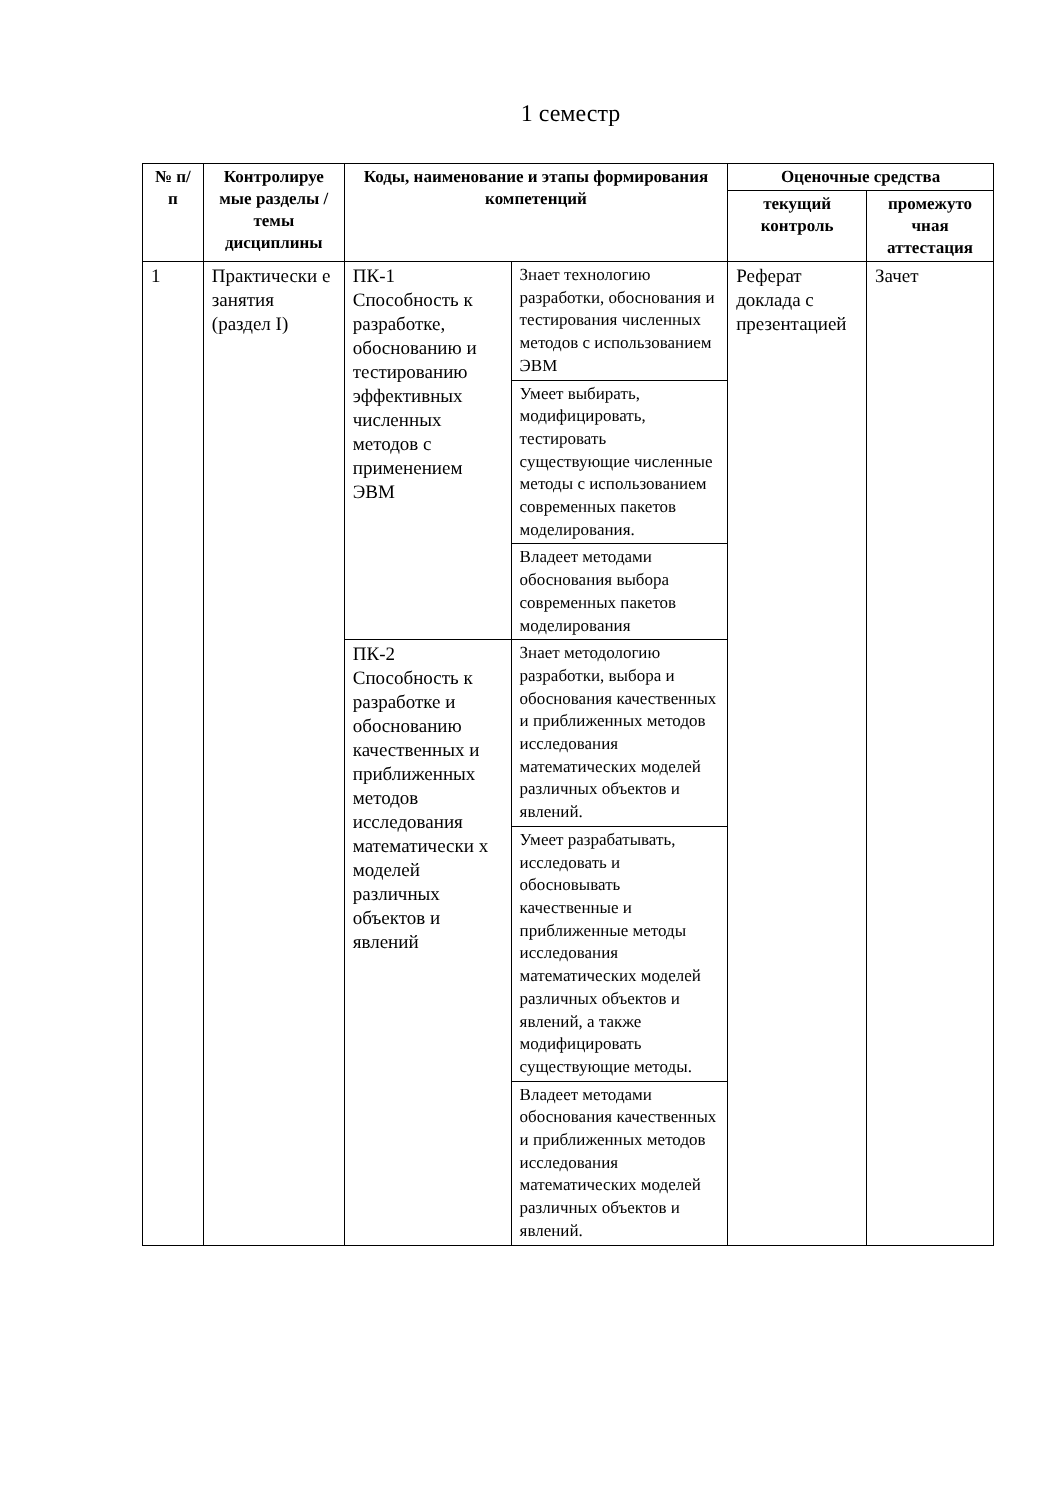1 семестр
| № п/п | Контролируе мые разделы / темы дисциплины | Коды, наименование и этапы формирования компетенций | | Оценочные средства | |
| --- | --- | --- | --- | --- | --- |
| | | | | текущий контроль | промежуто чная аттестация |
| 1 | Практически е занятия (раздел I) | ПК-1 Способность к разработке, обоснованию и тестированию эффективных численных методов с применением ЭВМ | Знает технологию разработки, обоснования и тестирования численных методов с использованием ЭВМ | Реферат доклада с презентацией | Зачет |
| | | | Умеет выбирать, модифицировать, тестировать существующие численные методы с использованием современных пакетов моделирования. | | |
| | | | Владеет методами обоснования выбора современных пакетов моделирования | | |
| | | ПК-2 Способность к разработке и обоснованию качественных и приближенных методов исследования математически х моделей различных объектов и явлений | Знает методологию разработки, выбора и обоснования качественных и приближенных методов исследования математических моделей различных объектов и явлений. | | |
| | | | Умеет разрабатывать, исследовать и обосновывать качественные и приближенные методы исследования математических моделей различных объектов и явлений, а также модифицировать существующие методы. | | |
| | | | Владеет методами обоснования качественных и приближенных методов исследования математических моделей различных объектов и явлений. | | |